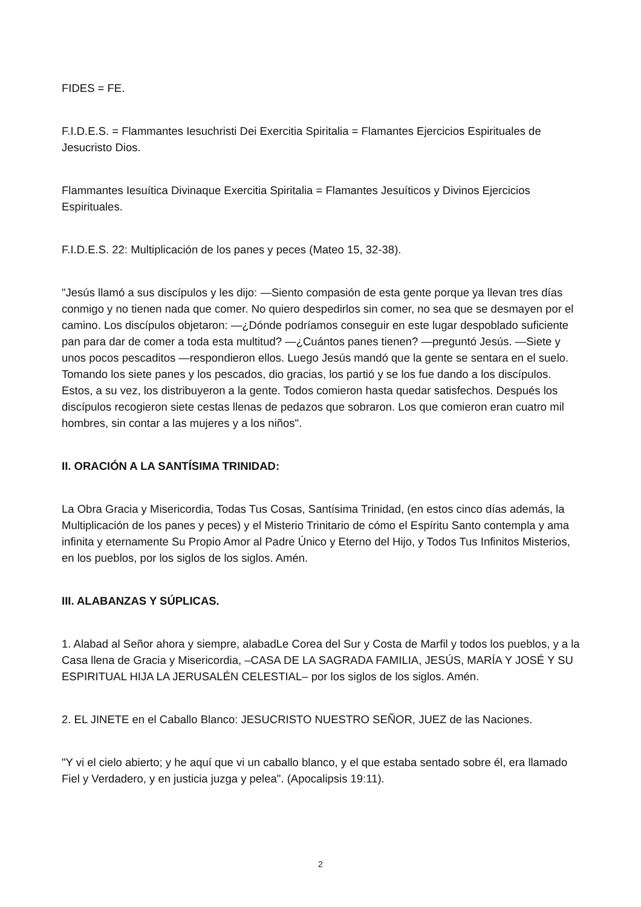FIDES = FE.
F.I.D.E.S. = Flammantes Iesuchristi Dei Exercitia Spiritalia = Flamantes Ejercicios Espirituales de Jesucristo Dios.
Flammantes Iesuítica Divinaque Exercitia Spiritalia = Flamantes Jesuíticos y Divinos Ejercicios Espirituales.
F.I.D.E.S. 22: Multiplicación de los panes y peces (Mateo 15, 32-38).
"Jesús llamó a sus discípulos y les dijo: —Siento compasión de esta gente porque ya llevan tres días conmigo y no tienen nada que comer. No quiero despedirlos sin comer, no sea que se desmayen por el camino. Los discípulos objetaron: —¿Dónde podríamos conseguir en este lugar despoblado suficiente pan para dar de comer a toda esta multitud? —¿Cuántos panes tienen? —preguntó Jesús. —Siete y unos pocos pescaditos —respondieron ellos. Luego Jesús mandó que la gente se sentara en el suelo. Tomando los siete panes y los pescados, dio gracias, los partió y se los fue dando a los discípulos. Estos, a su vez, los distribuyeron a la gente. Todos comieron hasta quedar satisfechos. Después los discípulos recogieron siete cestas llenas de pedazos que sobraron. Los que comieron eran cuatro mil hombres, sin contar a las mujeres y a los niños".
II. ORACIÓN A LA SANTÍSIMA TRINIDAD:
La Obra Gracia y Misericordia, Todas Tus Cosas, Santísima Trinidad, (en estos cinco días además, la Multiplicación de los panes y peces) y el Misterio Trinitario de cómo el Espíritu Santo contempla y ama infinita y eternamente Su Propio Amor al Padre Único y Eterno del Hijo, y Todos Tus Infinitos Misterios, en los pueblos, por los siglos de los siglos. Amén.
III. ALABANZAS Y SÚPLICAS.
1. Alabad al Señor ahora y siempre, alabadLe Corea del Sur y Costa de Marfil y todos los pueblos, y a la Casa llena de Gracia y Misericordia, –CASA DE LA SAGRADA FAMILIA, JESÚS, MARÍA Y JOSÉ Y SU ESPIRITUAL HIJA LA JERUSALÉN CELESTIAL– por los siglos de los siglos. Amén.
2. EL JINETE en el Caballo Blanco: JESUCRISTO NUESTRO SEÑOR, JUEZ de las Naciones.
"Y vi el cielo abierto; y he aquí que vi un caballo blanco, y el que estaba sentado sobre él, era llamado Fiel y Verdadero, y en justicia juzga y pelea". (Apocalipsis 19:11).
2